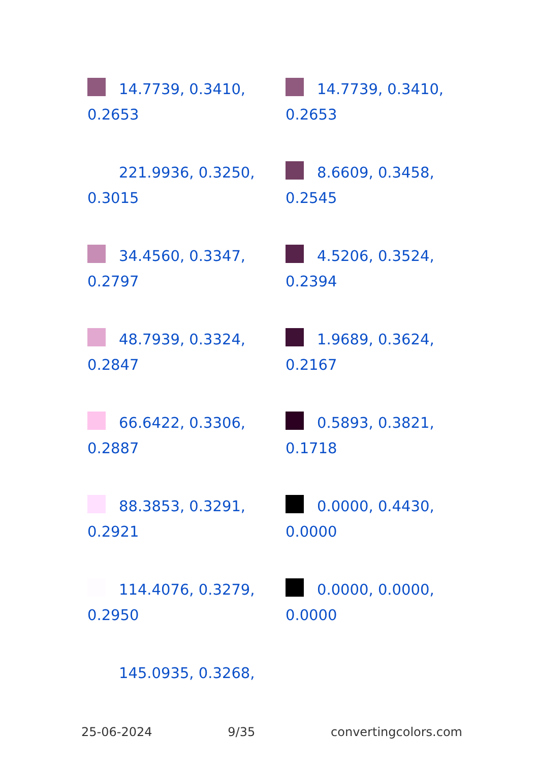14.7739, 0.3410,
0.2653
14.7739, 0.3410,
0.2653
221.9936, 0.3250,
0.3015
8.6609, 0.3458,
0.2545
34.4560, 0.3347,
0.2797
4.5206, 0.3524,
0.2394
48.7939, 0.3324,
0.2847
1.9689, 0.3624,
0.2167
66.6422, 0.3306,
0.2887
0.5893, 0.3821,
0.1718
88.3853, 0.3291,
0.2921
0.0000, 0.4430,
0.0000
114.4076, 0.3279,
0.2950
0.0000, 0.0000,
0.0000
145.0935, 0.3268,
25-06-2024 9/35 convertingcolors.com